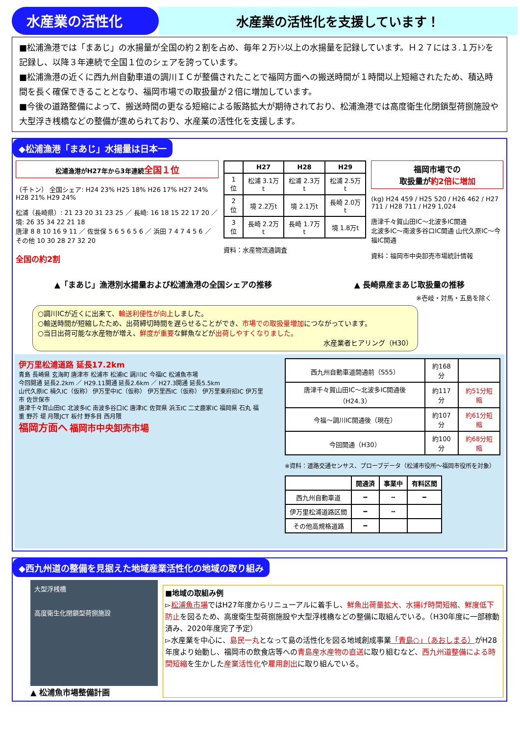水産業の活性化 水産業の活性化を支援しています！
■松浦漁港では「まあじ」の水揚量が全国の約２割を占め、毎年２万ﾄﾝ以上の水揚量を記録しています。Ｈ２７には３.１万ﾄﾝを記録し、以降３年連続で全国１位のシェアを誇っています。
■松浦漁港の近くに西九州自動車道の調川ＩＣが整備されたことで福岡方面への搬送時間が１時間以上短縮されたため、積込時間を長く確保できることとなり、福岡市場での取扱量が２倍に増加しています。
■今後の道路整備によって、搬送時間の更なる短縮による販路拡大が期待されており、松浦漁港では高度衛生化閉鎖型荷捌施設や大型浮き桟橋などの整備が進められており、水産業の活性化を支援します。
◆松浦漁港「まあじ」水揚量は日本一
松浦漁港がH27年から3年連続全国１位
（千トン） 全国シェア: H24 23% H25 18% H26 17% H27 24% H28 21% H29 24%
松浦（長崎県）: 21 23 20 31 23 25 ／ 長崎: 16 18 15 22 17 20 ／ 境: 26 35 34 22 21 18
唐津 8 8 10 16 9 11 ／ 佐世保 5 6 5 6 5 6 ／ 浜田 7 4 7 4 5 6 ／ その他 10 30 28 27 32 20
全国の約2割
| | H27 | H28 | H29 |
| --- | --- | --- | --- |
| 1位 | 松浦 3.1万t | 松浦 2.3万t | 松浦 2.5万t |
| 2位 | 境 2.2万t | 境 2.1万t | 長崎 2.0万t |
| 3位 | 長崎 2.2万t | 長崎 1.7万t | 境 1.8万t |
資料：水産物流通調査
福岡市場での
取扱量が約2倍に増加
(kg) H24 459 / H25 520 / H26 462 / H27 711 / H28 711 / H29 1,024
唐津千々賀山田IC～北波多IC開通
北波多IC～南波多谷口IC開通 山代久原IC～今福IC開通
資料：福岡市中央卸売市場統計情報
▲「まあじ」漁港別水揚量および松浦漁港の全国シェアの推移 ▲ 長崎県産まあじ取扱量の推移
※壱岐・対馬・五島を除く
○調川ICが近くに出来て、輸送利便性が向上しました。
○輸送時間が短縮したため、出荷締切時間を遅らせることができ、市場での取扱量増加につながっています。
○当日出荷可能な水産物が増え、鮮度が重要な鮮魚などが出荷しやすくなりました。
水産業者ヒアリング（H30）
伊万里松浦道路 延長17.2km
青島 長崎県 玄海町 唐津市 松浦市 松浦IC 調川IC 今福IC 松浦魚市場
今回開通 延長2.2km ／ H29.11開通 延長2.6km ／ H27.3開通 延長5.5km
山代久原IC 楠久IC（仮称） 伊万里中IC（仮称） 伊万里西IC（仮称） 伊万里東府招IC 伊万里市 佐世保市
唐津千々賀山田IC 北波多IC 南波多谷口IC 唐津IC 佐賀県 浜玉IC 二丈鹿家IC 福岡県 石丸 福重 野芥 堤 月隈JCT 板付 野多目 西月隈
福岡方面へ 福岡市中央卸売市場
| 西九州自動車道開通前（S55） | 約168分 | |
| 唐津千々賀山田IC～北波多IC開通後（H24.3） | 約117分 | 約51分短縮 |
| 今福～調川IC開通後（現在） | 約107分 | 約61分短縮 |
| 今回開通（H30） | 約100分 | 約68分短縮 |
※資料：道路交通センサス、プローブデータ（松浦市役所～福岡市役所を対象）
| | 開通済 | 事業中 | 有料区間 |
| --- | --- | --- | --- |
| 西九州自動車道 | ━ | ┅ | ━ |
| 伊万里松浦道路区間 | ━ | ┅ | |
| その他高規格道路 | ━ | | |
◆西九州道の整備を見据えた地域産業活性化の地域の取り組み
大型浮桟橋
高度衛生化閉鎖型荷捌施設
▲ 松浦魚市場整備計画
■地域の取組み例
▻松浦魚市場ではH27年度からリニューアルに着手し、鮮魚出荷量拡大、水揚げ時間短縮、鮮度低下防止を図るため、高度衛生型荷捌施設や大型浮桟橋などの整備に取組んでいる。（H30年度に一部稼動済み、2020年度完了予定）
▻水産業を中心に、島民一丸となって島の活性化を図る地域創成事業「青島○」（あおしまる）がH28年度より始動し、福岡市の飲食店等への青島産水産物の直送に取り組むなど、西九州道整備による時間短縮を生かした産業活性化や雇用創出に取り組んでいる。